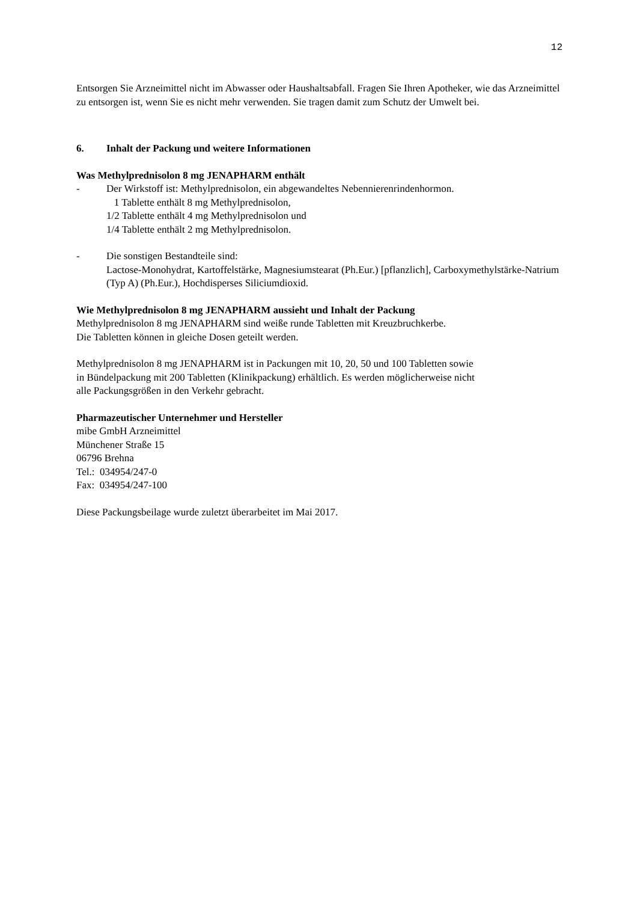12
Entsorgen Sie Arzneimittel nicht im Abwasser oder Haushaltsabfall. Fragen Sie Ihren Apotheker, wie das Arzneimittel zu entsorgen ist, wenn Sie es nicht mehr verwenden. Sie tragen damit zum Schutz der Umwelt bei.
6. Inhalt der Packung und weitere Informationen
Was Methylprednisolon 8 mg JENAPHARM enthält
- Der Wirkstoff ist: Methylprednisolon, ein abgewandeltes Nebennierenrindenhormon.
1 Tablette enthält 8 mg Methylprednisolon,
1/2 Tablette enthält 4 mg Methylprednisolon und
1/4 Tablette enthält 2 mg Methylprednisolon.
- Die sonstigen Bestandteile sind:
Lactose-Monohydrat, Kartoffelstärke, Magnesiumstearat (Ph.Eur.) [pflanzlich], Carboxymethylstärke-Natrium (Typ A) (Ph.Eur.), Hochdisperses Siliciumdioxid.
Wie Methylprednisolon 8 mg JENAPHARM aussieht und Inhalt der Packung
Methylprednisolon 8 mg JENAPHARM sind weiße runde Tabletten mit Kreuzbruchkerbe.
Die Tabletten können in gleiche Dosen geteilt werden.
Methylprednisolon 8 mg JENAPHARM ist in Packungen mit 10, 20, 50 und 100 Tabletten sowie
in Bündelpackung mit 200 Tabletten (Klinikpackung) erhältlich. Es werden möglicherweise nicht
alle Packungsgrößen in den Verkehr gebracht.
Pharmazeutischer Unternehmer und Hersteller
mibe GmbH Arzneimittel
Münchener Straße 15
06796 Brehna
Tel.: 034954/247-0
Fax: 034954/247-100
Diese Packungsbeilage wurde zuletzt überarbeitet im Mai 2017.